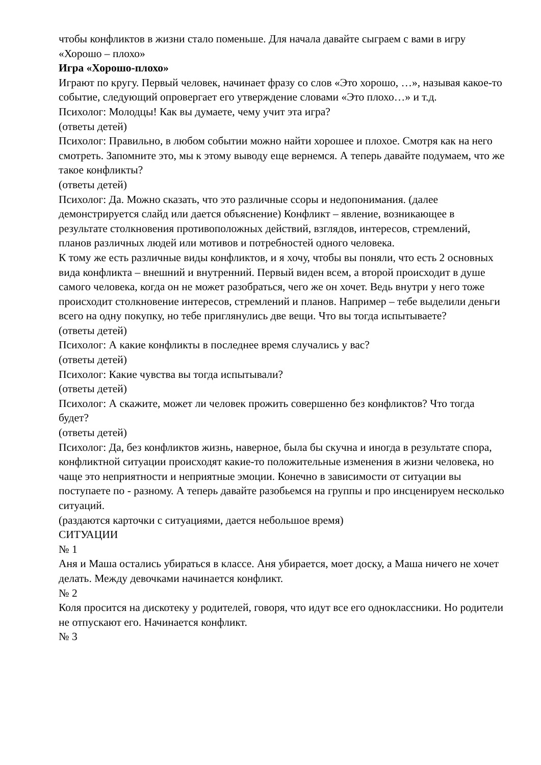чтобы конфликтов в жизни стало поменьше. Для начала давайте сыграем с вами в игру «Хорошо – плохо»
Игра «Хорошо-плохо»
Играют по кругу. Первый человек, начинает фразу со слов «Это хорошо, …», называя какое-то событие, следующий опровергает его утверждение словами «Это плохо…» и т.д.
Психолог: Молодцы! Как вы думаете, чему учит эта игра?
(ответы детей)
Психолог: Правильно, в любом событии можно найти хорошее и плохое. Смотря как на него смотреть. Запомните это, мы к этому выводу еще вернемся. А теперь давайте подумаем, что же такое конфликты?
(ответы детей)
Психолог: Да. Можно сказать, что это различные ссоры и недопонимания. (далее демонстрируется слайд или дается объяснение) Конфликт – явление, возникающее в результате столкновения противоположных действий, взглядов, интересов, стремлений, планов различных людей или мотивов и потребностей одного человека.
К тому же есть различные виды конфликтов, и я хочу, чтобы вы поняли, что есть 2 основных вида конфликта – внешний и внутренний. Первый виден всем, а второй происходит в душе самого человека, когда он не может разобраться, чего же он хочет. Ведь внутри у него тоже происходит столкновение интересов, стремлений и планов. Например – тебе выделили деньги всего на одну покупку, но тебе приглянулись две вещи. Что вы тогда испытываете?
(ответы детей)
Психолог: А какие конфликты в последнее время случались у вас?
(ответы детей)
Психолог: Какие чувства вы тогда испытывали?
(ответы детей)
Психолог: А скажите, может ли человек прожить совершенно без конфликтов? Что тогда будет?
(ответы детей)
Психолог: Да, без конфликтов жизнь, наверное, была бы скучна и иногда в результате спора, конфликтной ситуации происходят какие-то положительные изменения в жизни человека, но чаще это неприятности и неприятные эмоции. Конечно в зависимости от ситуации вы поступаете по - разному. А теперь давайте разобьемся на группы и про инсценируем несколько ситуаций.
(раздаются карточки с ситуациями, дается небольшое время)
СИТУАЦИИ
№ 1
Аня и Маша остались убираться в классе. Аня убирается, моет доску, а Маша ничего не хочет делать. Между девочками начинается конфликт.
№ 2
Коля просится на дискотеку у родителей, говоря, что идут все его одноклассники. Но родители не отпускают его. Начинается конфликт.
№ 3